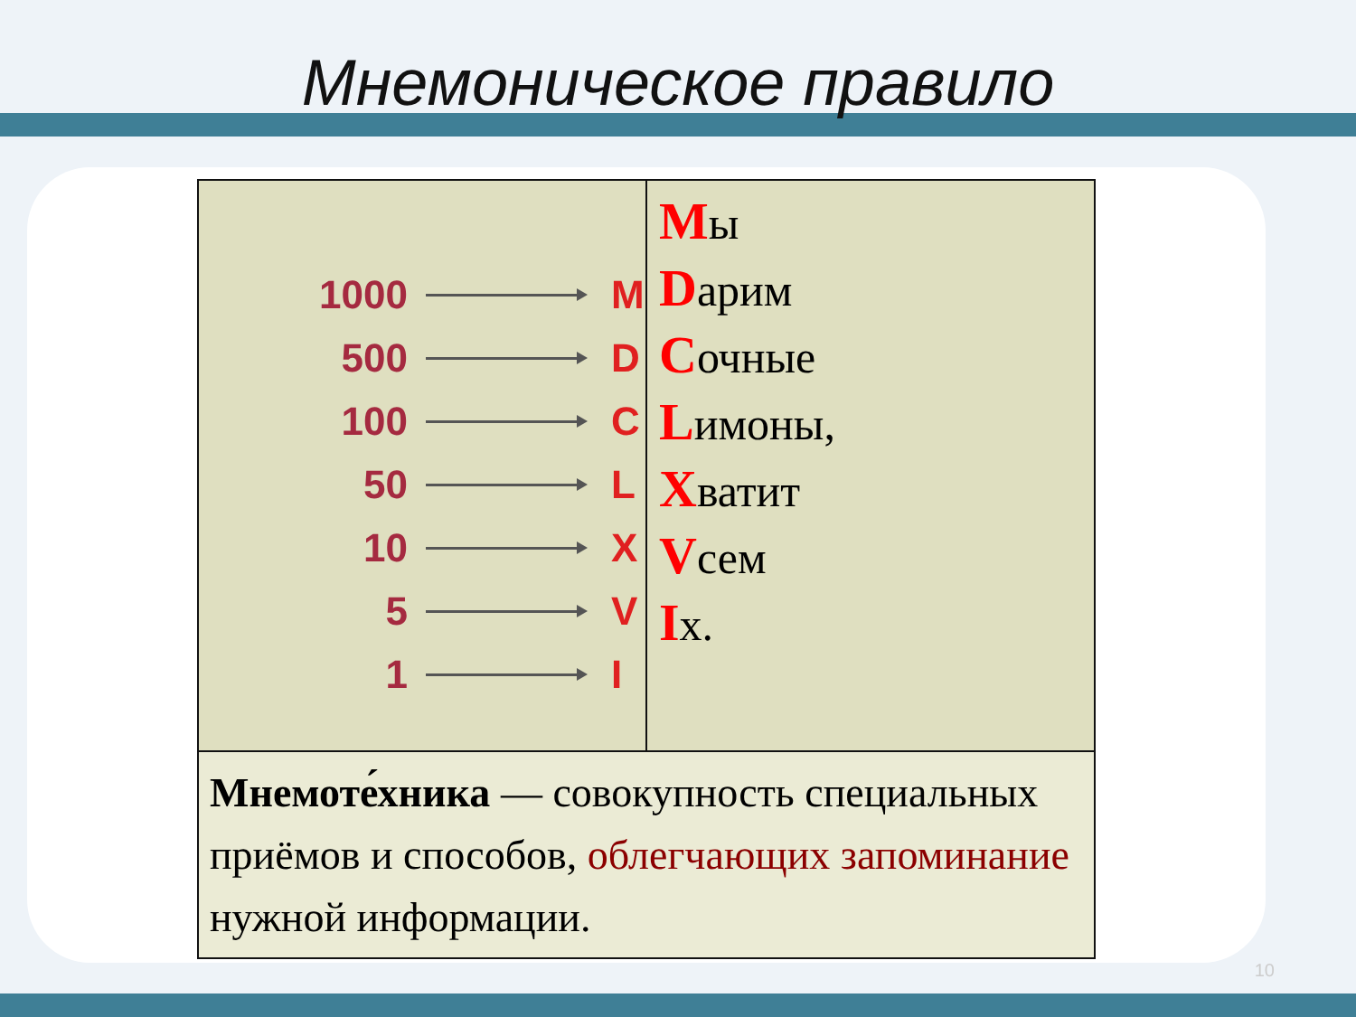Мнемоническое правило
| 1000 M 500 D 100 C 50 L 10 X 5 V 1 I | М ы D арим С очные L имоны, Х ватит V сем I х. |
| Мнемоте́хника — совокупность специальных приёмов и способов, облегчающих запоминание нужной информации. | |
10